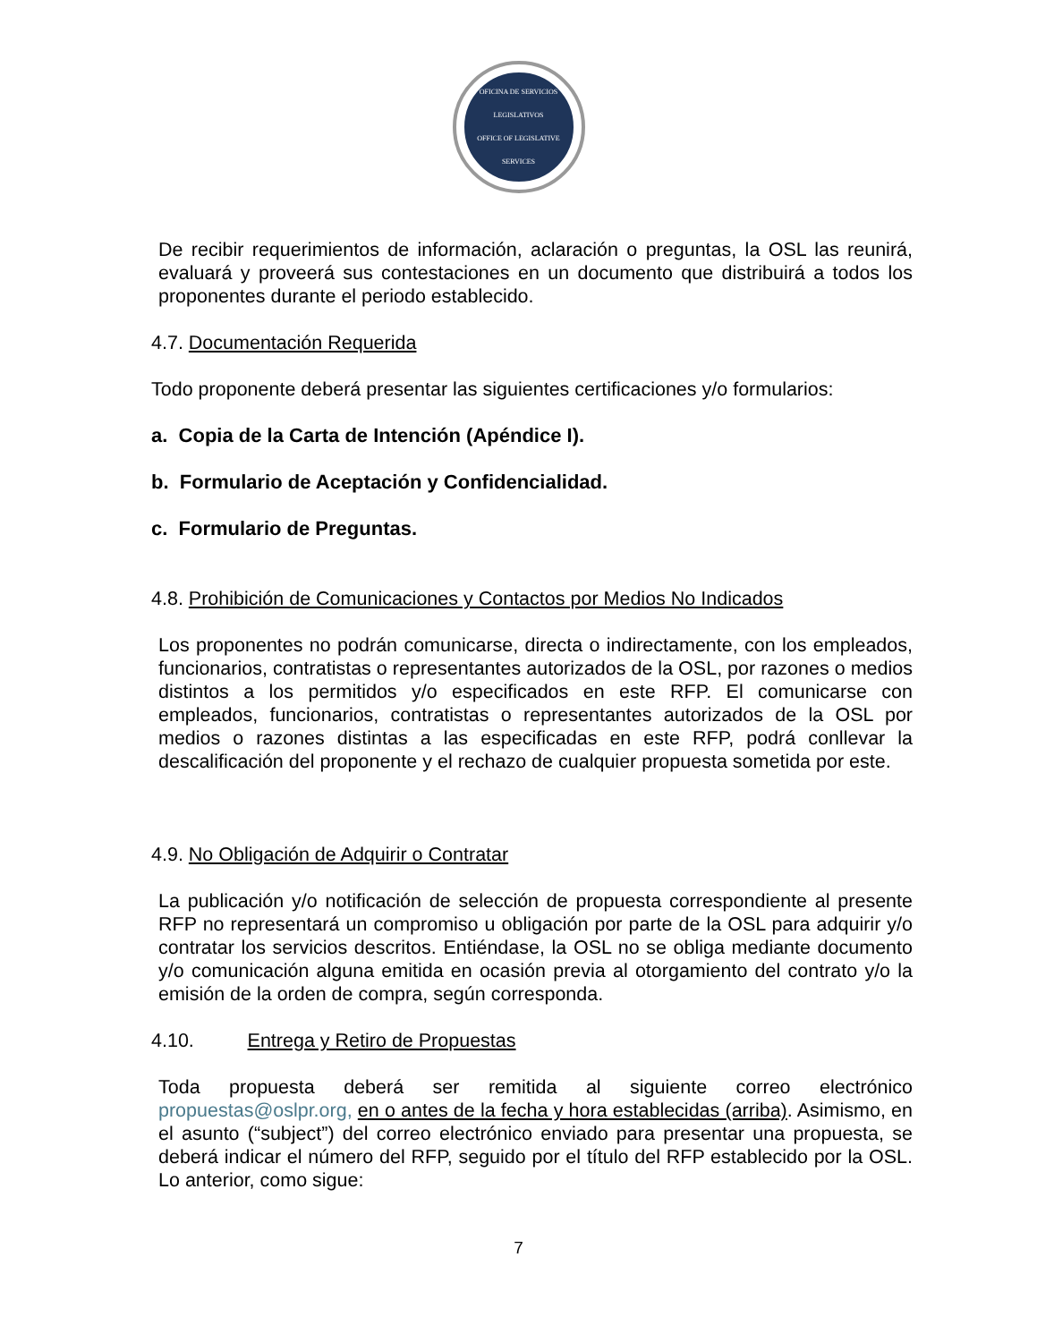OFICINA DE SERVICIOS LEGISLATIVOS
OFFICE OF LEGISLATIVE SERVICES
De recibir requerimientos de información, aclaración o preguntas, la OSL las reunirá, evaluará y proveerá sus contestaciones en un documento que distribuirá a todos los proponentes durante el periodo establecido.
4.7. Documentación Requerida
Todo proponente deberá presentar las siguientes certificaciones y/o formularios:
a. Copia de la Carta de Intención (Apéndice I).
b. Formulario de Aceptación y Confidencialidad.
c. Formulario de Preguntas.
4.8. Prohibición de Comunicaciones y Contactos por Medios No Indicados
Los proponentes no podrán comunicarse, directa o indirectamente, con los empleados, funcionarios, contratistas o representantes autorizados de la OSL, por razones o medios distintos a los permitidos y/o especificados en este RFP. El comunicarse con empleados, funcionarios, contratistas o representantes autorizados de la OSL por medios o razones distintas a las especificadas en este RFP, podrá conllevar la descalificación del proponente y el rechazo de cualquier propuesta sometida por este.
4.9. No Obligación de Adquirir o Contratar
La publicación y/o notificación de selección de propuesta correspondiente al presente RFP no representará un compromiso u obligación por parte de la OSL para adquirir y/o contratar los servicios descritos. Entiéndase, la OSL no se obliga mediante documento y/o comunicación alguna emitida en ocasión previa al otorgamiento del contrato y/o la emisión de la orden de compra, según corresponda.
4.10. Entrega y Retiro de Propuestas
Toda propuesta deberá ser remitida al siguiente correo electrónico propuestas@oslpr.org, en o antes de la fecha y hora establecidas (arriba). Asimismo, en el asunto (“subject”) del correo electrónico enviado para presentar una propuesta, se deberá indicar el número del RFP, seguido por el título del RFP establecido por la OSL. Lo anterior, como sigue:
7